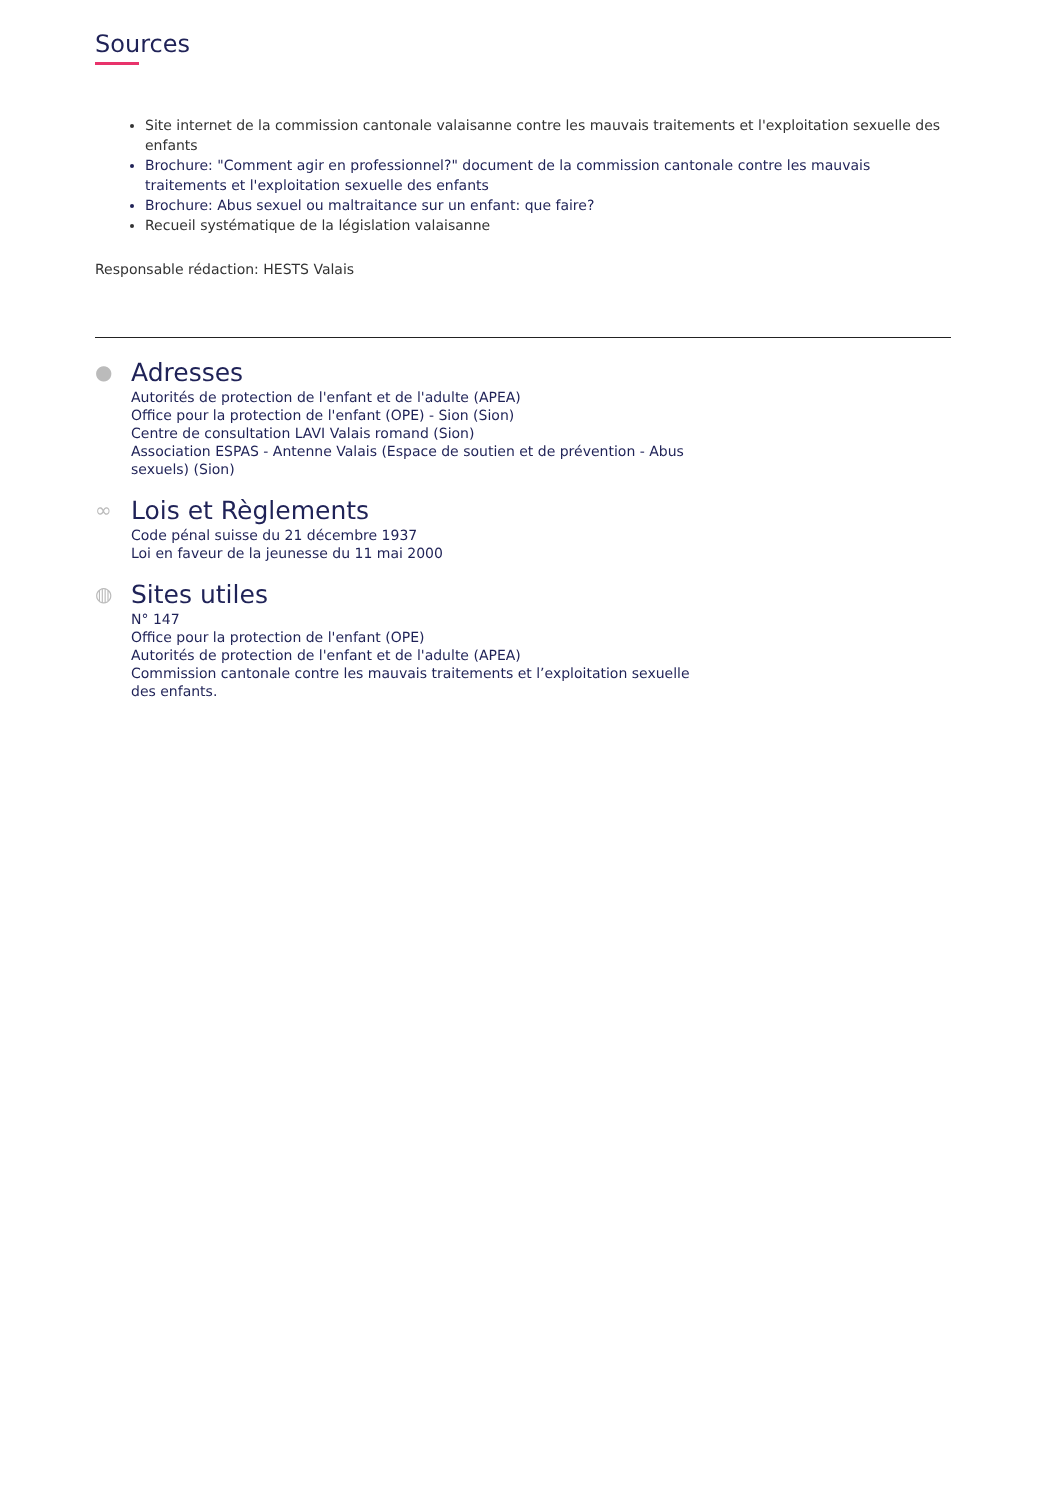Sources
Site internet de la commission cantonale valaisanne contre les mauvais traitements et l'exploitation sexuelle des enfants
Brochure: "Comment agir en professionnel?" document de la commission cantonale contre les mauvais traitements et l'exploitation sexuelle des enfants
Brochure: Abus sexuel ou maltraitance sur un enfant: que faire?
Recueil systématique de la législation valaisanne
Responsable rédaction: HESTS Valais
●
Adresses
Autorités de protection de l'enfant et de l'adulte (APEA)
Office pour la protection de l'enfant (OPE) - Sion (Sion)
Centre de consultation LAVI Valais romand (Sion)
Association ESPAS - Antenne Valais (Espace de soutien et de prévention - Abus sexuels) (Sion)
∞
Lois et Règlements
Code pénal suisse du 21 décembre 1937
Loi en faveur de la jeunesse du 11 mai 2000
◍
Sites utiles
N° 147
Office pour la protection de l'enfant (OPE)
Autorités de protection de l'enfant et de l'adulte (APEA)
Commission cantonale contre les mauvais traitements et l’exploitation sexuelle des enfants.